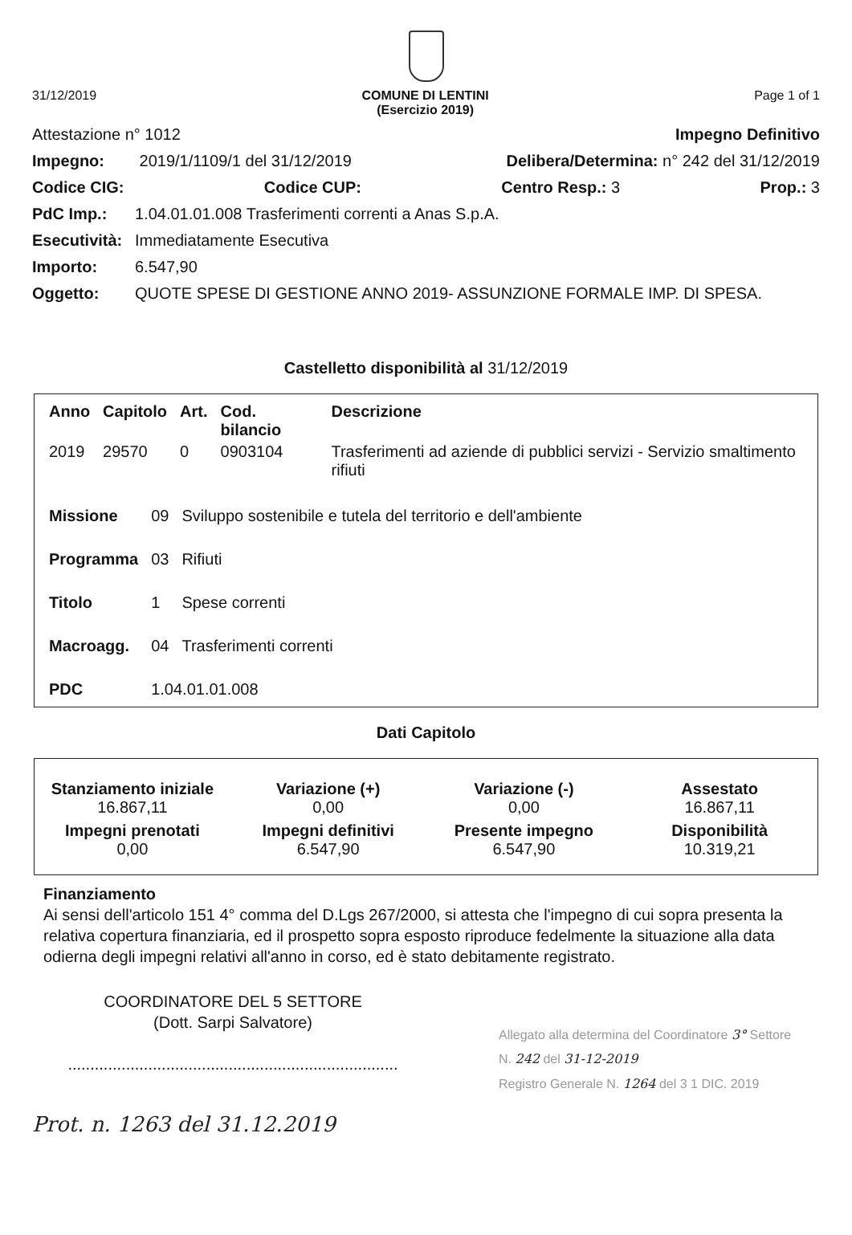31/12/2019 COMUNE DI LENTINI
(Esercizio 2019) Page 1 of 1
Attestazione n° 1012 Impegno Definitivo
Impegno: 2019/1/1109/1 del 31/12/2019 Delibera/Determina: n° 242 del 31/12/2019
Codice CIG: Codice CUP: Centro Resp.: 3 Prop.: 3
PdC Imp.: 1.04.01.01.008 Trasferimenti correnti a Anas S.p.A.
Esecutività: Immediatamente Esecutiva
Importo: 6.547,90
Oggetto: QUOTE SPESE DI GESTIONE ANNO 2019- ASSUNZIONE FORMALE IMP. DI SPESA.
Castelletto disponibilità al 31/12/2019
| Anno | Capitolo | Art. | Cod. bilancio | Descrizione |
| --- | --- | --- | --- | --- |
| 2019 | 29570 | 0 | 0903104 | Trasferimenti ad aziende di pubblici servizi - Servizio smaltimento rifiuti |
| Missione | 09 | Sviluppo sostenibile e tutela del territorio e dell'ambiente |
| Programma | 03 | Rifiuti |
| Titolo | 1 | Spese correnti |
| Macroagg. | 04 | Trasferimenti correnti |
| PDC | 1.04.01.01.008 | |
Dati Capitolo
| Stanziamento iniziale 16.867,11 | Variazione (+) 0,00 | Variazione (-) 0,00 | Assestato 16.867,11 |
| Impegni prenotati 0,00 | Impegni definitivi 6.547,90 | Presente impegno 6.547,90 | Disponibilità 10.319,21 |
Finanziamento
Ai sensi dell'articolo 151 4° comma del D.Lgs 267/2000, si attesta che l'impegno di cui sopra presenta la relativa copertura finanziaria, ed il prospetto sopra esposto riproduce fedelmente la situazione alla data odierna degli impegni relativi all'anno in corso, ed è stato debitamente registrato.
COORDINATORE DEL 5 SETTORE
(Dott. Sarpi Salvatore)
..........................................................................
Allegato alla determina del Coordinatore 3° Settore
N. 242 del 31-12-2019
Registro Generale N. 1264 del 3 1 DIC. 2019
Prot. n. 1263 del 31.12.2019